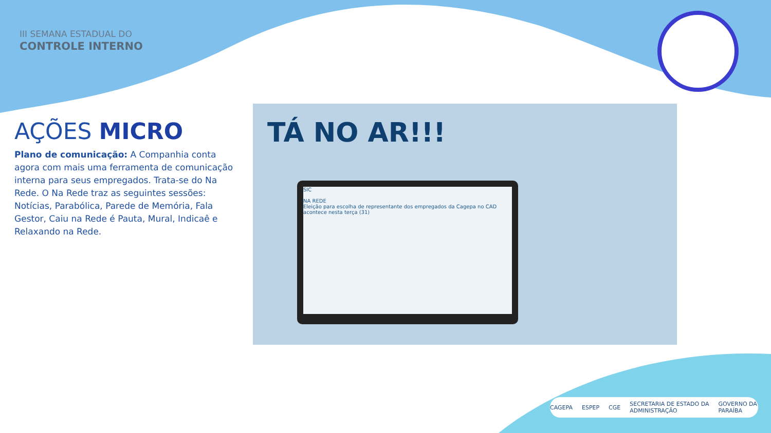III SEMANA ESTADUAL DO
CONTROLE INTERNO
AÇÕES MICRO
Plano de comunicação: A Companhia conta agora com mais uma ferramenta de comunicação interna para seus empregados. Trata-se do Na Rede. O Na Rede traz as seguintes sessões: Notícias, Parabólica, Parede de Memória, Fala Gestor, Caiu na Rede é Pauta, Mural, Indicaê e Relaxando na Rede.
TÁ NO AR!!!
SIC
NA REDE
Eleição para escolha de representante dos empregados da Cagepa no CAD acontece nesta terça (31)
CAGEPA ESPEP CGE SECRETARIA DE ESTADO DA ADMINISTRAÇÃO GOVERNO DA PARAÍBA